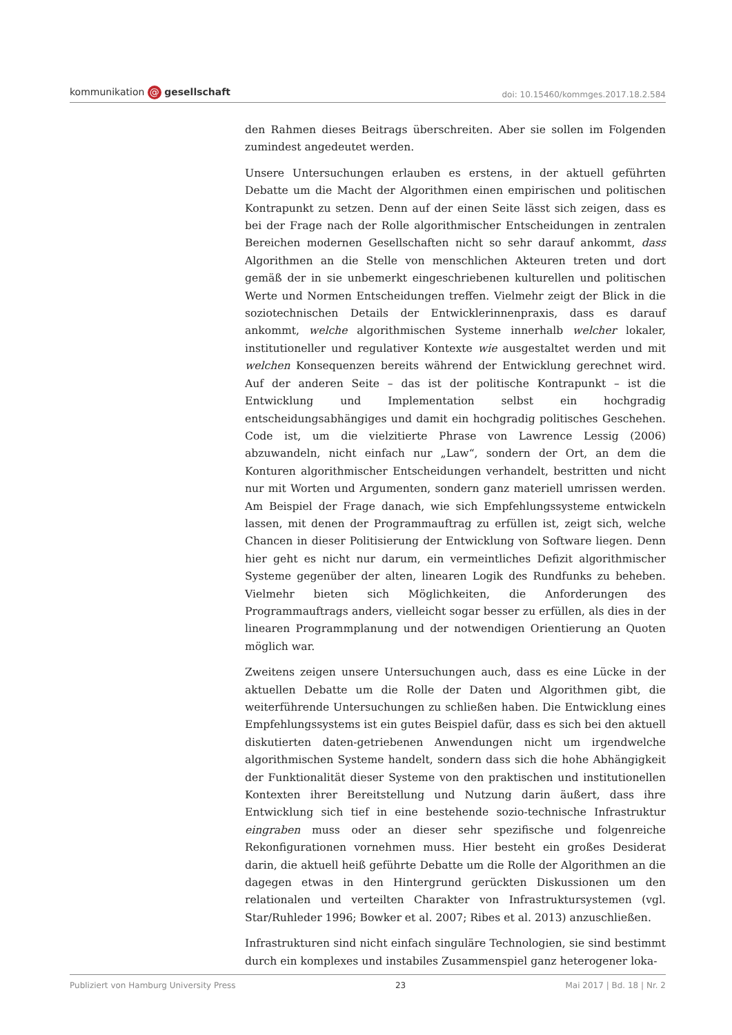kommunikation @ gesellschaft
doi: 10.15460/kommges.2017.18.2.584
den Rahmen dieses Beitrags überschreiten. Aber sie sollen im Folgenden zumindest angedeutet werden.
Unsere Untersuchungen erlauben es erstens, in der aktuell geführten Debatte um die Macht der Algorithmen einen empirischen und politischen Kontrapunkt zu setzen. Denn auf der einen Seite lässt sich zeigen, dass es bei der Frage nach der Rolle algorithmischer Entscheidungen in zentralen Bereichen modernen Gesellschaften nicht so sehr darauf ankommt, dass Algorithmen an die Stelle von menschlichen Akteuren treten und dort gemäß der in sie unbemerkt eingeschriebenen kulturellen und politischen Werte und Normen Entscheidungen treffen. Vielmehr zeigt der Blick in die soziotechnischen Details der Entwicklerinnenpraxis, dass es darauf ankommt, welche algorithmischen Systeme innerhalb welcher lokaler, institutioneller und regulativer Kontexte wie ausgestaltet werden und mit welchen Konsequenzen bereits während der Entwicklung gerechnet wird. Auf der anderen Seite – das ist der politische Kontrapunkt – ist die Entwicklung und Implementation selbst ein hochgradig entscheidungsabhängiges und damit ein hochgradig politisches Geschehen. Code ist, um die vielzitierte Phrase von Lawrence Lessig (2006) abzuwandeln, nicht einfach nur „Law“, sondern der Ort, an dem die Konturen algorithmischer Entscheidungen verhandelt, bestritten und nicht nur mit Worten und Argumenten, sondern ganz materiell umrissen werden. Am Beispiel der Frage danach, wie sich Empfehlungssysteme entwickeln lassen, mit denen der Programmauftrag zu erfüllen ist, zeigt sich, welche Chancen in dieser Politisierung der Entwicklung von Software liegen. Denn hier geht es nicht nur darum, ein vermeintliches Defizit algorithmischer Systeme gegenüber der alten, linearen Logik des Rundfunks zu beheben. Vielmehr bieten sich Möglichkeiten, die Anforderungen des Programmauftrags anders, vielleicht sogar besser zu erfüllen, als dies in der linearen Programmplanung und der notwendigen Orientierung an Quoten möglich war.
Zweitens zeigen unsere Untersuchungen auch, dass es eine Lücke in der aktuellen Debatte um die Rolle der Daten und Algorithmen gibt, die weiterführende Untersuchungen zu schließen haben. Die Entwicklung eines Empfehlungssystems ist ein gutes Beispiel dafür, dass es sich bei den aktuell diskutierten daten-getriebenen Anwendungen nicht um irgendwelche algorithmischen Systeme handelt, sondern dass sich die hohe Abhängigkeit der Funktionalität dieser Systeme von den praktischen und institutionellen Kontexten ihrer Bereitstellung und Nutzung darin äußert, dass ihre Entwicklung sich tief in eine bestehende sozio-technische Infrastruktur eingraben muss oder an dieser sehr spezifische und folgenreiche Rekonfigurationen vornehmen muss. Hier besteht ein großes Desiderat darin, die aktuell heiß geführte Debatte um die Rolle der Algorithmen an die dagegen etwas in den Hintergrund gerückten Diskussionen um den relationalen und verteilten Charakter von Infrastruktursystemen (vgl. Star/Ruhleder 1996; Bowker et al. 2007; Ribes et al. 2013) anzuschließen.
Infrastrukturen sind nicht einfach singuläre Technologien, sie sind bestimmt durch ein komplexes und instabiles Zusammenspiel ganz heterogener loka-
Publiziert von Hamburg University Press 23 Mai 2017 | Bd. 18 | Nr. 2